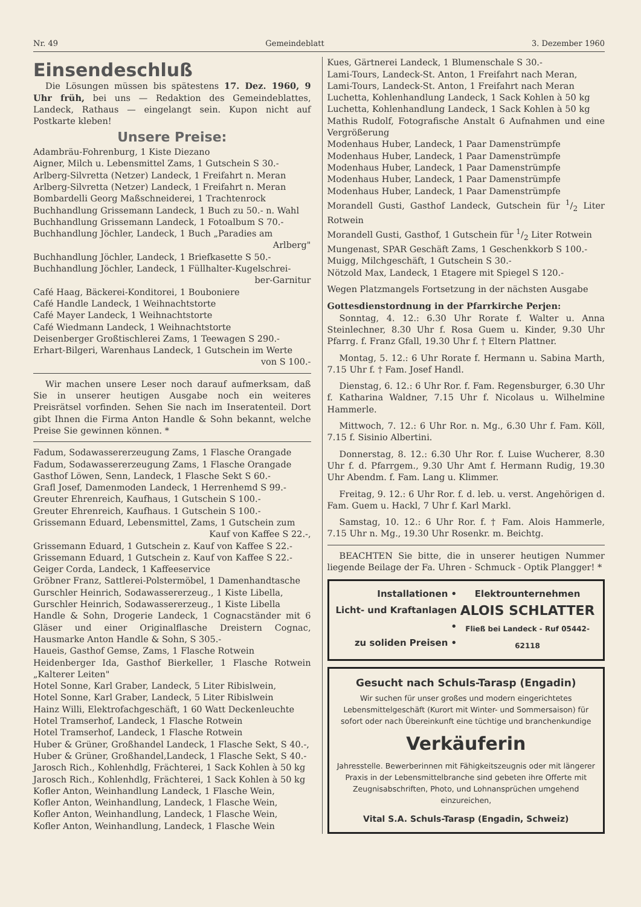Nr. 49 Gemeindeblatt 3. Dezember 1960
Einsendeschluß
Die Lösungen müssen bis spätestens 17. Dez. 1960, 9 Uhr früh, bei uns — Redaktion des Gemeindeblattes, Landeck, Rathaus — eingelangt sein. Kupon nicht auf Postkarte kleben!
Unsere Preise:
Adambräu-Fohrenburg, 1 Kiste Diezano
Aigner, Milch u. Lebensmittel Zams, 1 Gutschein S 30.-
Arlberg-Silvretta (Netzer) Landeck, 1 Freifahrt n. Meran
Arlberg-Silvretta (Netzer) Landeck, 1 Freifahrt n. Meran
Bombardelli Georg Maßschneiderei, 1 Trachtenrock
Buchhandlung Grissemann Landeck, 1 Buch zu 50.- n. Wahl
Buchhandlung Grissemann Landeck, 1 Fotoalbum S 70.-
Buchhandlung Jöchler, Landeck, 1 Buch „Paradies am
Arlberg"
Buchhandlung Jöchler, Landeck, 1 Briefkasette S 50.-
Buchhandlung Jöchler, Landeck, 1 Füllhalter-Kugelschrei-
ber-Garnitur
Café Haag, Bäckerei-Konditorei, 1 Bouboniere
Café Handle Landeck, 1 Weihnachtstorte
Café Mayer Landeck, 1 Weihnachtstorte
Café Wiedmann Landeck, 1 Weihnachtstorte
Deisenberger Großtischlerei Zams, 1 Teewagen S 290.-
Erhart-Bilgeri, Warenhaus Landeck, 1 Gutschein im Werte
von S 100.-
Wir machen unsere Leser noch darauf aufmerksam, daß Sie in unserer heutigen Ausgabe noch ein weiteres Preisrätsel vorfinden. Sehen Sie nach im Inseratenteil. Dort gibt Ihnen die Firma Anton Handle & Sohn bekannt, welche Preise Sie gewinnen können. *
Fadum, Sodawassererzeugung Zams, 1 Flasche Orangade
Fadum, Sodawassererzeugung Zams, 1 Flasche Orangade
Gasthof Löwen, Senn, Landeck, 1 Flasche Sekt S 60.-
Grafl Josef, Damenmoden Landeck, 1 Herrenhemd S 99.-
Greuter Ehrenreich, Kaufhaus, 1 Gutschein S 100.-
Greuter Ehrenreich, Kaufhaus. 1 Gutschein S 100.-
Grissemann Eduard, Lebensmittel, Zams, 1 Gutschein zum
Kauf von Kaffee S 22.-,
Grissemann Eduard, 1 Gutschein z. Kauf von Kaffee S 22.-
Grissemann Eduard, 1 Gutschein z. Kauf von Kaffee S 22.-
Geiger Corda, Landeck, 1 Kaffeeservice
Gröbner Franz, Sattlerei-Polstermöbel, 1 Damenhandtasche
Gurschler Heinrich, Sodawassererzeug., 1 Kiste Libella,
Gurschler Heinrich, Sodawassererzeug., 1 Kiste Libella
Handle & Sohn, Drogerie Landeck, 1 Cognacständer mit 6 Gläser und einer Originalflasche Dreistern Cognac, Hausmarke Anton Handle & Sohn, S 305.-
Haueis, Gasthof Gemse, Zams, 1 Flasche Rotwein
Heidenberger Ida, Gasthof Bierkeller, 1 Flasche Rotwein „Kalterer Leiten"
Hotel Sonne, Karl Graber, Landeck, 5 Liter Ribislwein,
Hotel Sonne, Karl Graber, Landeck, 5 Liter Ribislwein
Hainz Willi, Elektrofachgeschäft, 1 60 Watt Deckenleuchte
Hotel Tramserhof, Landeck, 1 Flasche Rotwein
Hotel Tramserhof, Landeck, 1 Flasche Rotwein
Huber & Grüner, Großhandel Landeck, 1 Flasche Sekt, S 40.-,
Huber & Grüner, Großhandel,Landeck, 1 Flasche Sekt, S 40.-
Jarosch Rich., Kohlenhdlg, Frächterei, 1 Sack Kohlen à 50 kg
Jarosch Rich., Kohlenhdlg, Frächterei, 1 Sack Kohlen à 50 kg
Kofler Anton, Weinhandlung Landeck, 1 Flasche Wein,
Kofler Anton, Weinhandlung, Landeck, 1 Flasche Wein,
Kofler Anton, Weinhandlung, Landeck, 1 Flasche Wein,
Kofler Anton, Weinhandlung, Landeck, 1 Flasche Wein
Kues, Gärtnerei Landeck, 1 Blumenschale S 30.-
Lami-Tours, Landeck-St. Anton, 1 Freifahrt nach Meran,
Lami-Tours, Landeck-St. Anton, 1 Freifahrt nach Meran
Luchetta, Kohlenhandlung Landeck, 1 Sack Kohlen à 50 kg
Luchetta, Kohlenhandlung Landeck, 1 Sack Kohlen à 50 kg
Mathis Rudolf, Fotografische Anstalt 6 Aufnahmen und eine Vergrößerung
Modenhaus Huber, Landeck, 1 Paar Damenstrümpfe
Modenhaus Huber, Landeck, 1 Paar Damenstrümpfe
Modenhaus Huber, Landeck, 1 Paar Damenstrümpfe
Modenhaus Huber, Landeck, 1 Paar Damenstrümpfe
Modenhaus Huber, Landeck, 1 Paar Damenstrümpfe
Morandell Gusti, Gasthof Landeck, Gutschein für 1/2 Liter Rotwein
Morandell Gusti, Gasthof, 1 Gutschein für 1/2 Liter Rotwein
Mungenast, SPAR Geschäft Zams, 1 Geschenkkorb S 100.-
Muigg, Milchgeschäft, 1 Gutschein S 30.-
Nötzold Max, Landeck, 1 Etagere mit Spiegel S 120.-
Wegen Platzmangels Fortsetzung in der nächsten Ausgabe
Gottesdienstordnung in der Pfarrkirche Perjen:
Sonntag, 4. 12.: 6.30 Uhr Rorate f. Walter u. Anna Steinlechner, 8.30 Uhr f. Rosa Guem u. Kinder, 9.30 Uhr Pfarrg. f. Franz Gfall, 19.30 Uhr f. † Eltern Plattner.
Montag, 5. 12.: 6 Uhr Rorate f. Hermann u. Sabina Marth, 7.15 Uhr f. † Fam. Josef Handl.
Dienstag, 6. 12.: 6 Uhr Ror. f. Fam. Regensburger, 6.30 Uhr f. Katharina Waldner, 7.15 Uhr f. Nicolaus u. Wilhelmine Hammerle.
Mittwoch, 7. 12.: 6 Uhr Ror. n. Mg., 6.30 Uhr f. Fam. Köll, 7.15 f. Sisinio Albertini.
Donnerstag, 8. 12.: 6.30 Uhr Ror. f. Luise Wucherer, 8.30 Uhr f. d. Pfarrgem., 9.30 Uhr Amt f. Hermann Rudig, 19.30 Uhr Abendm. f. Fam. Lang u. Klimmer.
Freitag, 9. 12.: 6 Uhr Ror. f. d. leb. u. verst. Angehörigen d. Fam. Guem u. Hackl, 7 Uhr f. Karl Markl.
Samstag, 10. 12.: 6 Uhr Ror. f. † Fam. Alois Hammerle, 7.15 Uhr n. Mg., 19.30 Uhr Rosenkr. m. Beichtg.
BEACHTEN Sie bitte, die in unserer heutigen Nummer liegende Beilage der Fa. Uhren - Schmuck - Optik Plangger! *
Installationen •
Licht- und Kraftanlagen •
zu soliden Preisen •
Elektrounternehmen
ALOIS SCHLATTER
Fließ bei Landeck - Ruf 05442-62118
Gesucht nach Schuls-Tarasp (Engadin)
Wir suchen für unser großes und modern eingerichtetes Lebensmittelgeschäft (Kurort mit Winter- und Sommersaison) für sofort oder nach Übereinkunft eine tüchtige und branchenkundige
Verkäuferin
Jahresstelle. Bewerberinnen mit Fähigkeitszeugnis oder mit längerer Praxis in der Lebensmittelbranche sind gebeten ihre Offerte mit Zeugnisabschriften, Photo, und Lohnansprüchen umgehend einzureichen,
Vital S.A. Schuls-Tarasp (Engadin, Schweiz)